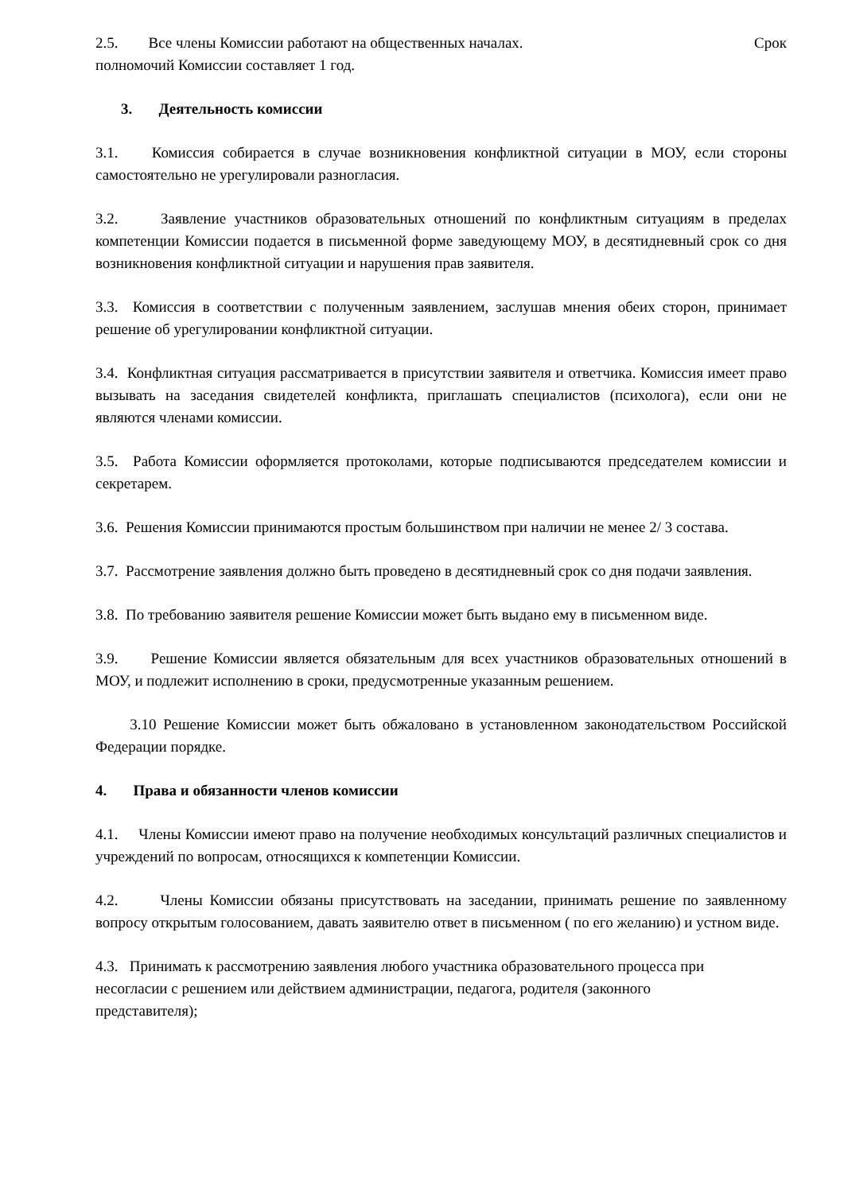2.5. Все члены Комиссии работают на общественных началах. Срок
полномочий Комиссии составляет 1 год.
3. Деятельность комиссии
3.1. Комиссия собирается в случае возникновения конфликтной ситуации в МОУ, если стороны самостоятельно не урегулировали разногласия.
3.2. Заявление участников образовательных отношений по конфликтным ситуациям в пределах компетенции Комиссии подается в письменной форме заведующему МОУ, в десятидневный срок со дня возникновения конфликтной ситуации и нарушения прав заявителя.
3.3. Комиссия в соответствии с полученным заявлением, заслушав мнения обеих сторон, принимает решение об урегулировании конфликтной ситуации.
3.4. Конфликтная ситуация рассматривается в присутствии заявителя и ответчика. Комиссия имеет право вызывать на заседания свидетелей конфликта, приглашать специалистов (психолога), если они не являются членами комиссии.
3.5. Работа Комиссии оформляется протоколами, которые подписываются председателем комиссии и секретарем.
3.6. Решения Комиссии принимаются простым большинством при наличии не менее 2/ 3 состава.
3.7. Рассмотрение заявления должно быть проведено в десятидневный срок со дня подачи заявления.
3.8. По требованию заявителя решение Комиссии может быть выдано ему в письменном виде.
3.9. Решение Комиссии является обязательным для всех участников образовательных отношений в МОУ, и подлежит исполнению в сроки, предусмотренные указанным решением.
3.10 Решение Комиссии может быть обжаловано в установленном законодательством Российской Федерации порядке.
4. Права и обязанности членов комиссии
4.1. Члены Комиссии имеют право на получение необходимых консультаций различных специалистов и учреждений по вопросам, относящихся к компетенции Комиссии.
4.2. Члены Комиссии обязаны присутствовать на заседании, принимать решение по заявленному вопросу открытым голосованием, давать заявителю ответ в письменном ( по его желанию) и устном виде.
4.3. Принимать к рассмотрению заявления любого участника образовательного процесса при несогласии с решением или действием администрации, педагога, родителя (законного представителя);